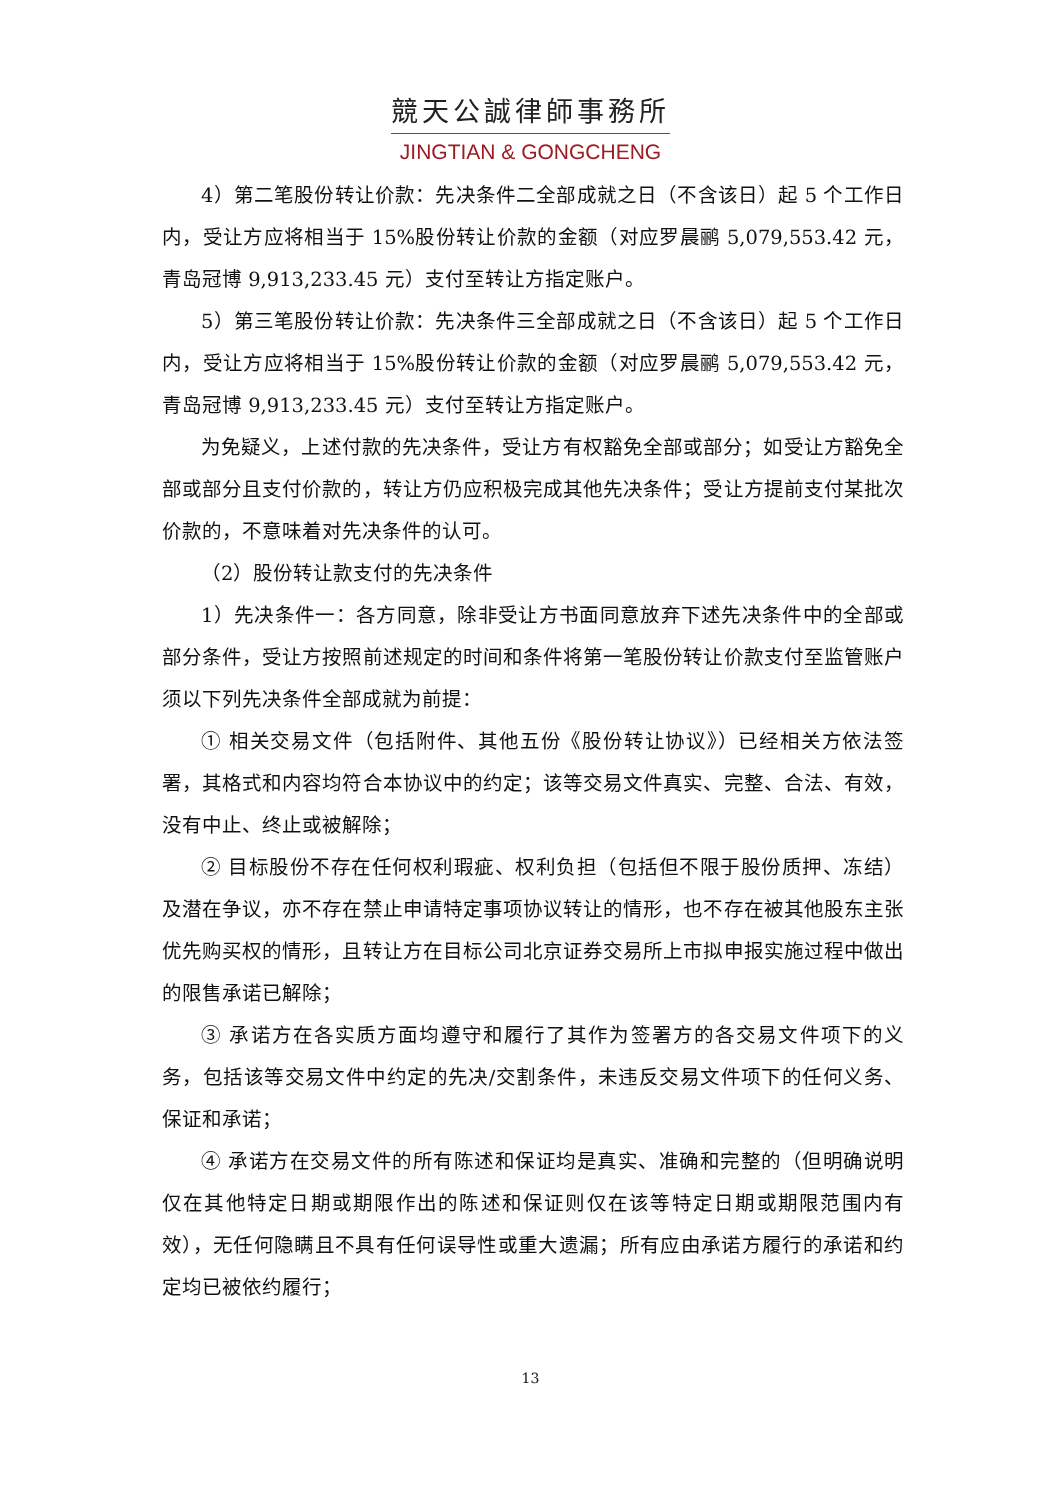競天公誠律師事務所
JINGTIAN & GONGCHENG
4）第二笔股份转让价款：先决条件二全部成就之日（不含该日）起 5 个工作日内，受让方应将相当于 15%股份转让价款的金额（对应罗晨鹂 5,079,553.42 元，青岛冠博 9,913,233.45 元）支付至转让方指定账户。
5）第三笔股份转让价款：先决条件三全部成就之日（不含该日）起 5 个工作日内，受让方应将相当于 15%股份转让价款的金额（对应罗晨鹂 5,079,553.42 元，青岛冠博 9,913,233.45 元）支付至转让方指定账户。
为免疑义，上述付款的先决条件，受让方有权豁免全部或部分；如受让方豁免全部或部分且支付价款的，转让方仍应积极完成其他先决条件；受让方提前支付某批次价款的，不意味着对先决条件的认可。
（2）股份转让款支付的先决条件
1）先决条件一：各方同意，除非受让方书面同意放弃下述先决条件中的全部或部分条件，受让方按照前述规定的时间和条件将第一笔股份转让价款支付至监管账户须以下列先决条件全部成就为前提：
① 相关交易文件（包括附件、其他五份《股份转让协议》）已经相关方依法签署，其格式和内容均符合本协议中的约定；该等交易文件真实、完整、合法、有效，没有中止、终止或被解除；
② 目标股份不存在任何权利瑕疵、权利负担（包括但不限于股份质押、冻结）及潜在争议，亦不存在禁止申请特定事项协议转让的情形，也不存在被其他股东主张优先购买权的情形，且转让方在目标公司北京证券交易所上市拟申报实施过程中做出的限售承诺已解除；
③ 承诺方在各实质方面均遵守和履行了其作为签署方的各交易文件项下的义务，包括该等交易文件中约定的先决/交割条件，未违反交易文件项下的任何义务、保证和承诺；
④ 承诺方在交易文件的所有陈述和保证均是真实、准确和完整的（但明确说明仅在其他特定日期或期限作出的陈述和保证则仅在该等特定日期或期限范围内有效），无任何隐瞒且不具有任何误导性或重大遗漏；所有应由承诺方履行的承诺和约定均已被依约履行；
13